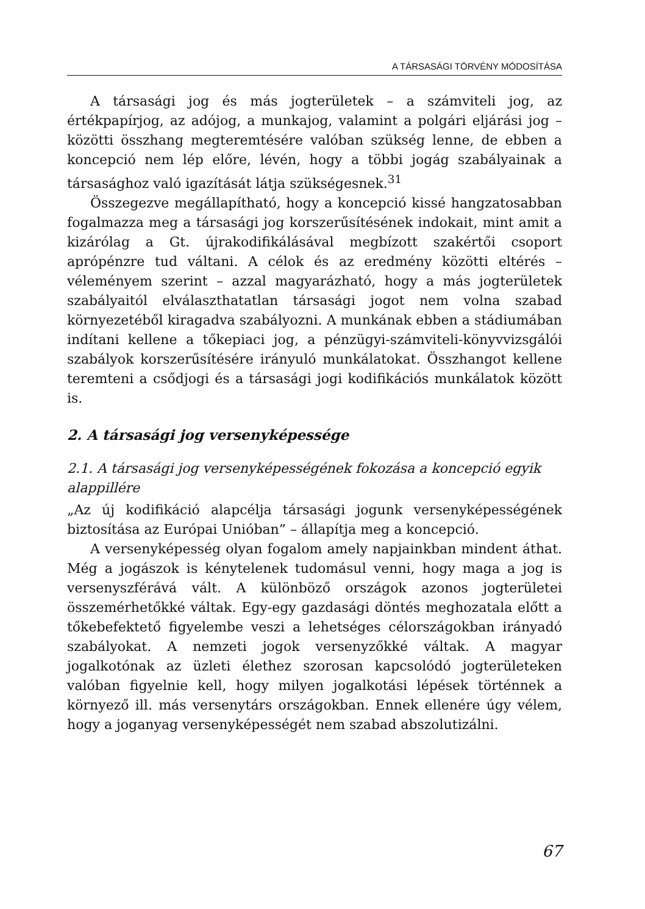A TÁRSASÁGI TÖRVÉNY MÓDOSÍTÁSA
A társasági jog és más jogterületek – a számviteli jog, az értékpapírjog, az adójog, a munkajog, valamint a polgári eljárási jog – közötti összhang megteremtésére valóban szükség lenne, de ebben a koncepció nem lép előre, lévén, hogy a többi jogág szabályainak a társasághoz való igazítását látja szükségesnek.<sup>31</sup>
Összegezve megállapítható, hogy a koncepció kissé hangzatosabban fogalmazza meg a társasági jog korszerűsítésének indokait, mint amit a kizárólag a Gt. újrakodifikálásával megbízott szakértői csoport aprópénzre tud váltani. A célok és az eredmény közötti eltérés – véleményem szerint – azzal magyarázható, hogy a más jogterületek szabályaitól elválaszthatatlan társasági jogot nem volna szabad környezetéből kiragadva szabályozni. A munkának ebben a stádiumában indítani kellene a tőkepiaci jog, a pénzügyi-számviteli-könyvvizsgálói szabályok korszerűsítésére irányuló munkálatokat. Összhangot kellene teremteni a csődjogi és a társasági jogi kodifikációs munkálatok között is.
2. A társasági jog versenyképessége
2.1. A társasági jog versenyképességének fokozása a koncepció egyik alappillére
„Az új kodifikáció alapcélja társasági jogunk versenyképességének biztosítása az Európai Unióban” – állapítja meg a koncepció.
A versenyképesség olyan fogalom amely napjainkban mindent áthat. Még a jogászok is kénytelenek tudomásul venni, hogy maga a jog is versenyszférává vált. A különböző országok azonos jogterületei összemérhetőkké váltak. Egy-egy gazdasági döntés meghozatala előtt a tőkebefektető figyelembe veszi a lehetséges célországokban irányadó szabályokat. A nemzeti jogok versenyzőkké váltak. A magyar jogalkotónak az üzleti élethez szorosan kapcsolódó jogterületeken valóban figyelnie kell, hogy milyen jogalkotási lépések történnek a környező ill. más versenytárs országokban. Ennek ellenére úgy vélem, hogy a joganyag versenyképességét nem szabad abszolutizálni.
67